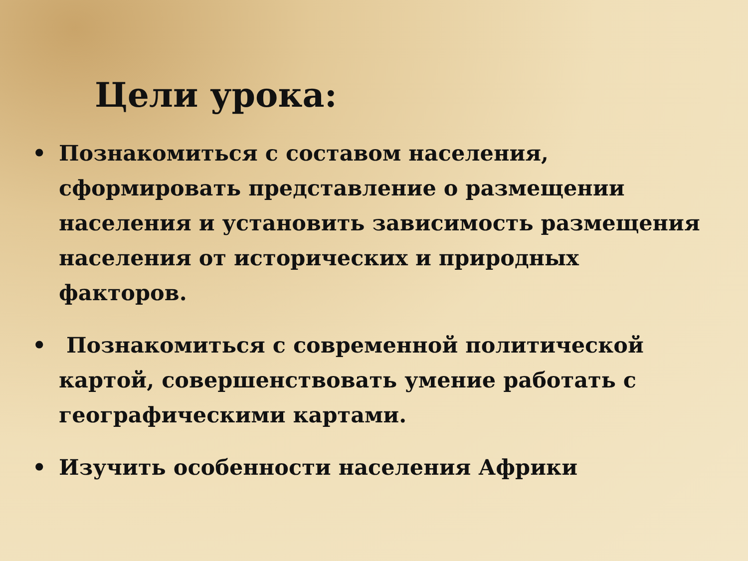Цели урока:
• Познакомиться с составом населения, сформировать представление о размещении населения и установить зависимость размещения населения от исторических и природных факторов.
• Познакомиться с современной политической картой, совершенствовать умение работать с географическими картами.
• Изучить особенности населения Африки